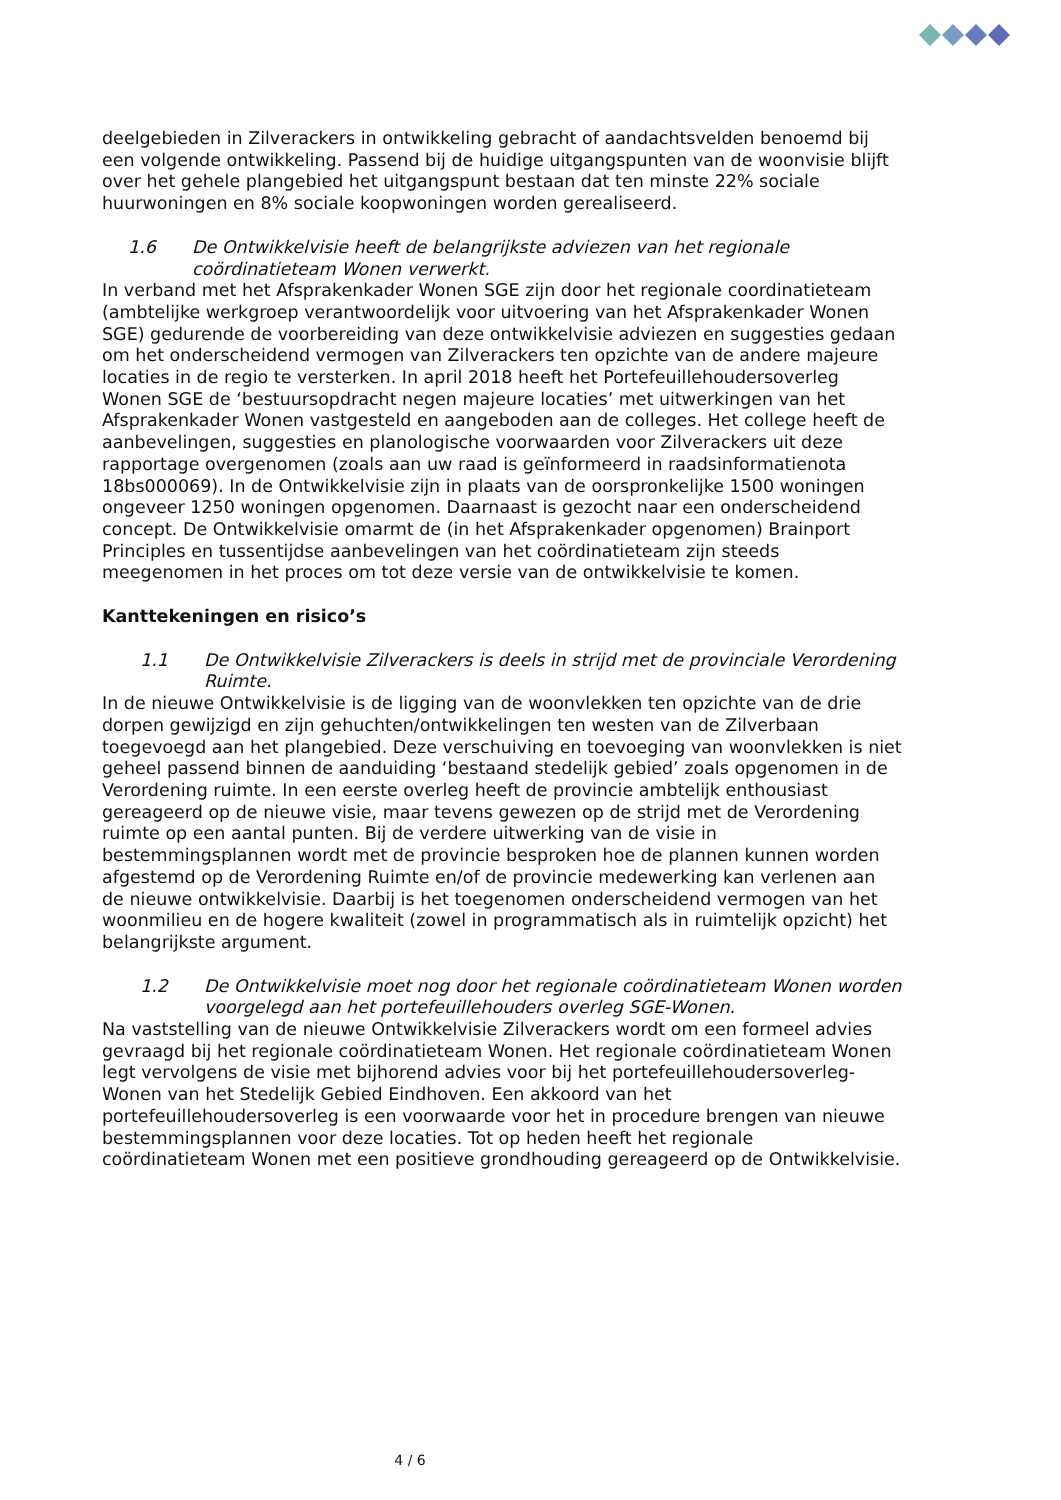deelgebieden in Zilverackers in ontwikkeling gebracht of aandachtsvelden benoemd bij een volgende ontwikkeling. Passend bij de huidige uitgangspunten van de woonvisie blijft over het gehele plangebied het uitgangspunt bestaan dat ten minste 22% sociale huurwoningen en 8% sociale koopwoningen worden gerealiseerd.
1.6 De Ontwikkelvisie heeft de belangrijkste adviezen van het regionale coördinatieteam Wonen verwerkt.
In verband met het Afsprakenkader Wonen SGE zijn door het regionale coordinatieteam (ambtelijke werkgroep verantwoordelijk voor uitvoering van het Afsprakenkader Wonen SGE) gedurende de voorbereiding van deze ontwikkelvisie adviezen en suggesties gedaan om het onderscheidend vermogen van Zilverackers ten opzichte van de andere majeure locaties in de regio te versterken. In april 2018 heeft het Portefeuillehoudersoverleg Wonen SGE de ‘bestuursopdracht negen majeure locaties’ met uitwerkingen van het Afsprakenkader Wonen vastgesteld en aangeboden aan de colleges. Het college heeft de aanbevelingen, suggesties en planologische voorwaarden voor Zilverackers uit deze rapportage overgenomen (zoals aan uw raad is geïnformeerd in raadsinformatienota 18bs000069). In de Ontwikkelvisie zijn in plaats van de oorspronkelijke 1500 woningen ongeveer 1250 woningen opgenomen. Daarnaast is gezocht naar een onderscheidend concept. De Ontwikkelvisie omarmt de (in het Afsprakenkader opgenomen) Brainport Principles en tussentijdse aanbevelingen van het coördinatieteam zijn steeds meegenomen in het proces om tot deze versie van de ontwikkelvisie te komen.
Kanttekeningen en risico’s
1.1 De Ontwikkelvisie Zilverackers is deels in strijd met de provinciale Verordening Ruimte.
In de nieuwe Ontwikkelvisie is de ligging van de woonvlekken ten opzichte van de drie dorpen gewijzigd en zijn gehuchten/ontwikkelingen ten westen van de Zilverbaan toegevoegd aan het plangebied. Deze verschuiving en toevoeging van woonvlekken is niet geheel passend binnen de aanduiding ‘bestaand stedelijk gebied’ zoals opgenomen in de Verordening ruimte. In een eerste overleg heeft de provincie ambtelijk enthousiast gereageerd op de nieuwe visie, maar tevens gewezen op de strijd met de Verordening ruimte op een aantal punten. Bij de verdere uitwerking van de visie in bestemmingsplannen wordt met de provincie besproken hoe de plannen kunnen worden afgestemd op de Verordening Ruimte en/of de provincie medewerking kan verlenen aan de nieuwe ontwikkelvisie. Daarbij is het toegenomen onderscheidend vermogen van het woonmilieu en de hogere kwaliteit (zowel in programmatisch als in ruimtelijk opzicht) het belangrijkste argument.
1.2 De Ontwikkelvisie moet nog door het regionale coördinatieteam Wonen worden voorgelegd aan het portefeuillehouders overleg SGE-Wonen.
Na vaststelling van de nieuwe Ontwikkelvisie Zilverackers wordt om een formeel advies gevraagd bij het regionale coördinatieteam Wonen. Het regionale coördinatieteam Wonen legt vervolgens de visie met bijhorend advies voor bij het portefeuillehoudersoverleg-Wonen van het Stedelijk Gebied Eindhoven. Een akkoord van het portefeuillehoudersoverleg is een voorwaarde voor het in procedure brengen van nieuwe bestemmingsplannen voor deze locaties. Tot op heden heeft het regionale coördinatieteam Wonen met een positieve grondhouding gereageerd op de Ontwikkelvisie.
4 / 6